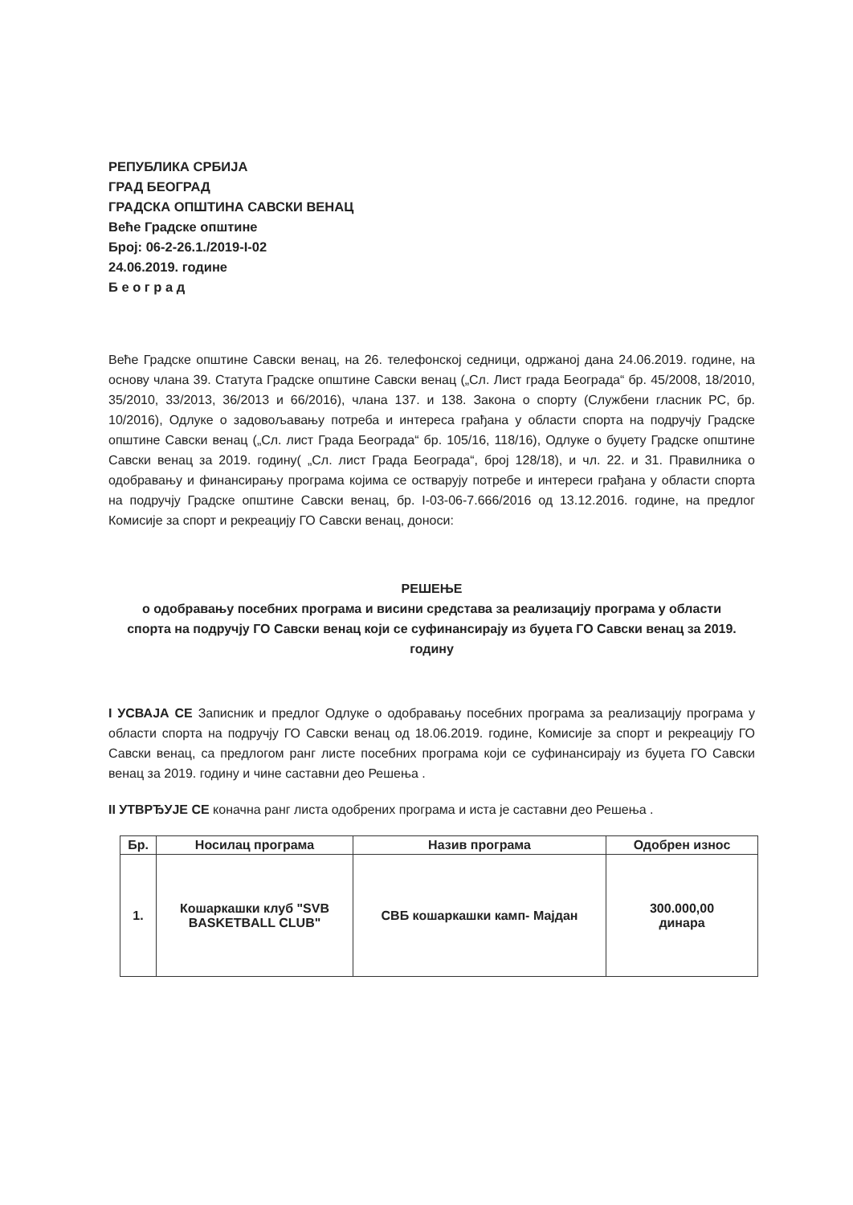РЕПУБЛИКА СРБИЈА
ГРАД БЕОГРАД
ГРАДСКА ОПШТИНА САВСКИ ВЕНАЦ
Веће Градске општине
Број: 06-2-26.1./2019-I-02
24.06.2019. године
Б е о г р а д
Веће Градске општине Савски венац, на 26. телефонској седници, одржаној дана 24.06.2019. године, на основу члана 39. Статута Градске општине Савски венац („Сл. Лист града Београда“ бр. 45/2008, 18/2010, 35/2010, 33/2013, 36/2013 и 66/2016), члана 137. и 138. Закона о спорту (Службени гласник РС, бр. 10/2016), Одлуке о задовољавању потреба и интереса грађана у области спорта на подручју Градске општине Савски венац („Сл. лист Града Београда“ бр. 105/16, 118/16), Одлуке о буџету Градске општине Савски венац за 2019. годину( „Сл. лист Града Београда“, број 128/18), и чл. 22. и 31. Правилника о одобравању и финансирању програма којима се остварују потребе и интереси грађана у области спорта на подручју Градске општине Савски венац, бр. I-03-06-7.666/2016 од 13.12.2016. године, на предлог Комисије за спорт и рекреацију ГО Савски венац, доноси:
РЕШЕЊЕ
о одобравању посебних програма и висини средстава за реализацију програма у области
спорта на подручју ГО Савски венац који се суфинансирају из буџета ГО Савски венац за 2019. годину
I УСВАЈА СЕ Записник и предлог Одлуке о одобравању посебних програма за реализацију програма у области спорта на подручју ГО Савски венац од 18.06.2019. године, Комисије за спорт и рекреацију ГО Савски венац, са предлогом ранг листе посебних програма који се суфинансирају из буџета ГО Савски венац за 2019. годину и чине саставни део Решења .
II УТВРЂУЈЕ СЕ коначна ранг листа одобрених програма и иста је саставни део Решења .
| Бр. | Носилац програма | Назив програма | Одобрен износ |
| --- | --- | --- | --- |
| 1. | Кошаркашки клуб "SVB BASKETBALL CLUB" | СВБ кошаркашки камп- Мајдан | 300.000,00 динара |